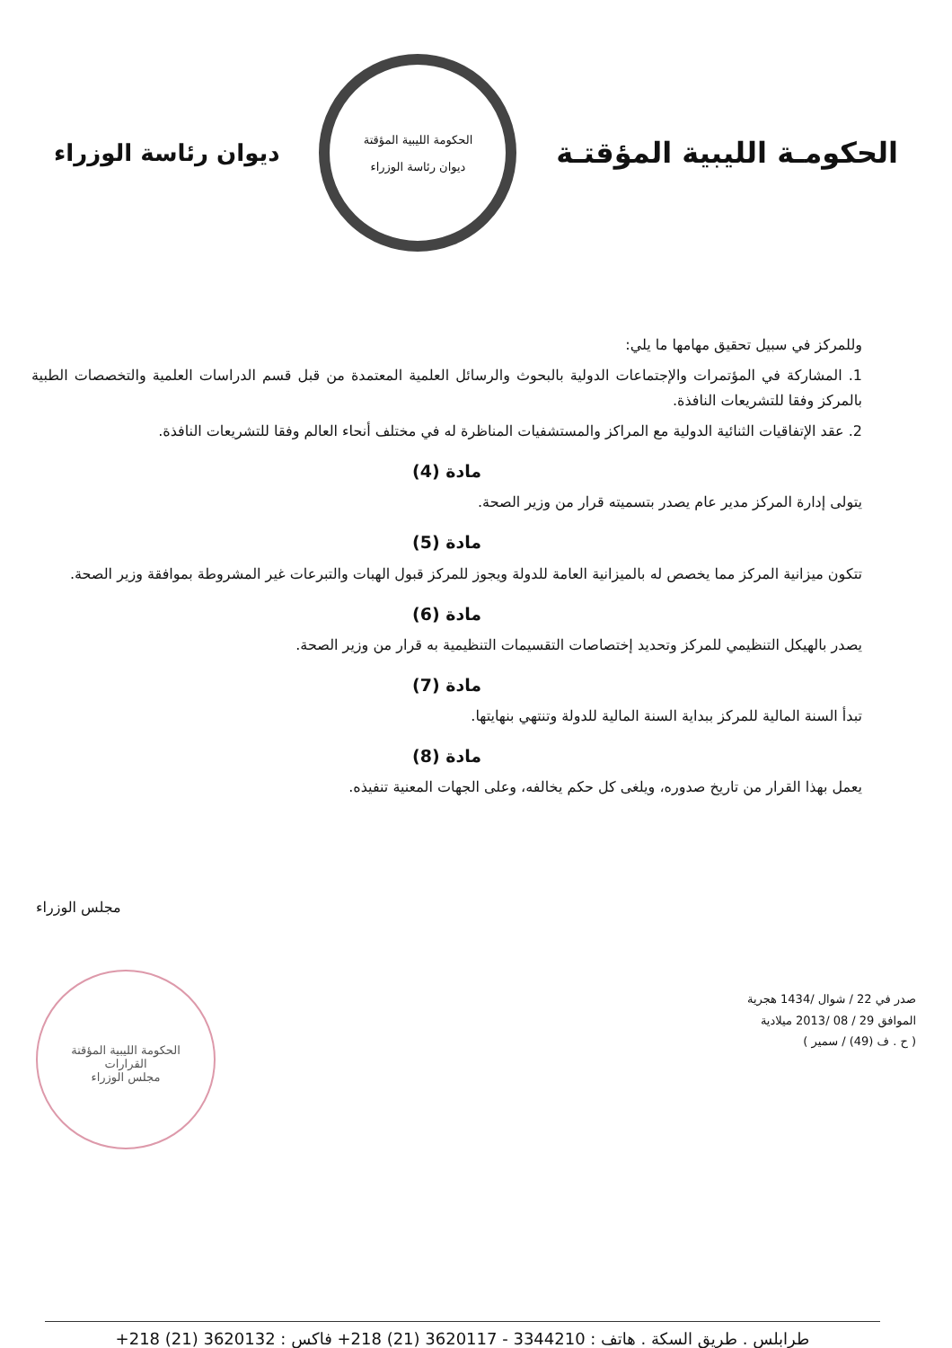الحكومـة الليبية المؤقتـة
الحكومة الليبية المؤقتة
ديوان رئاسة الوزراء
ديوان رئاسة الوزراء
وللمركز في سبيل تحقيق مهامها ما يلي:
1. المشاركة في المؤتمرات والإجتماعات الدولية بالبحوث والرسائل العلمية المعتمدة من قبل قسم الدراسات العلمية والتخصصات الطبية بالمركز وفقا للتشريعات النافذة.
2. عقد الإتفاقيات الثنائية الدولية مع المراكز والمستشفيات المناظرة له في مختلف أنحاء العالم وفقا للتشريعات النافذة.
مادة (4)
يتولى إدارة المركز مدير عام يصدر بتسميته قرار من وزير الصحة.
مادة (5)
تتكون ميزانية المركز مما يخصص له بالميزانية العامة للدولة ويجوز للمركز قبول الهبات والتبرعات غير المشروطة بموافقة وزير الصحة.
مادة (6)
يصدر بالهيكل التنظيمي للمركز وتحديد إختصاصات التقسيمات التنظيمية به قرار من وزير الصحة.
مادة (7)
تبدأ السنة المالية للمركز ببداية السنة المالية للدولة وتنتهي بنهايتها.
مادة (8)
يعمل بهذا القرار من تاريخ صدوره، ويلغى كل حكم يخالفه، وعلى الجهات المعنية تنفيذه.
مجلس الوزراء
الحكومة الليبية المؤقتة
القرارات
مجلس الوزراء
صدر في 22 / شوال /1434 هجرية
الموافق 29 / 08 /2013 ميلادية
( ح . ف (49) / سمير )
طرابلس . طريق السكة . هاتف : 3344210 - 3620117 (21) 218+ فاكس : 3620132 (21) 218+